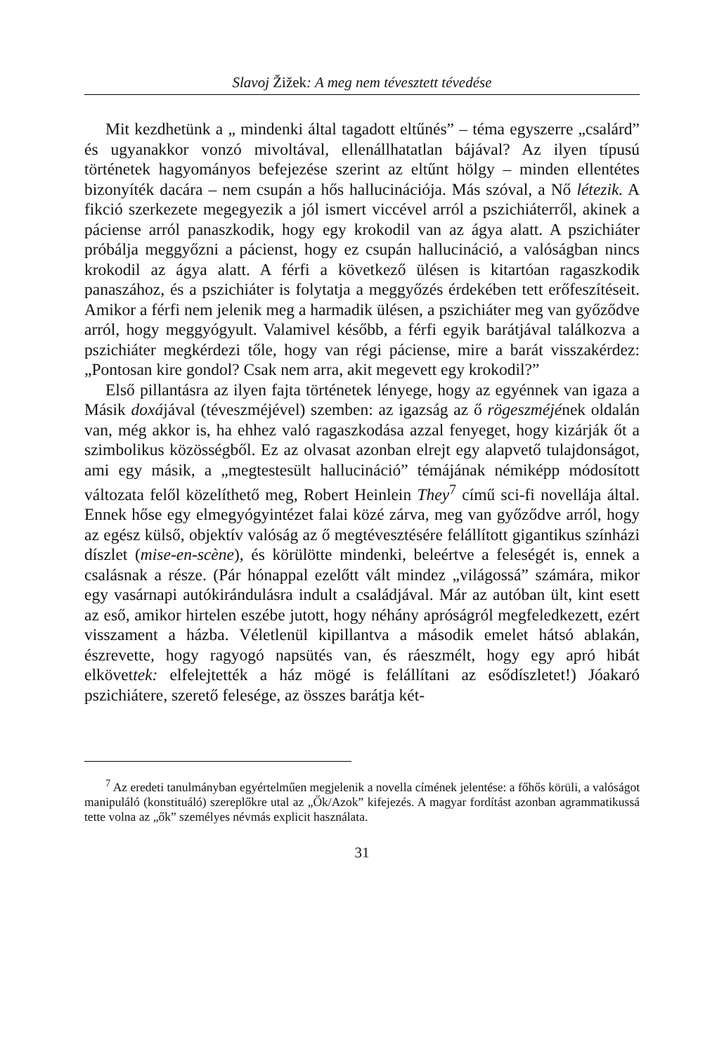Slavoj Žižek: A meg nem tévesztett tévedése
Mit kezdhetünk a „ mindenki által tagadott eltűnés” – téma egyszerre „csalárd” és ugyanakkor vonzó mivoltával, ellenállhatatlan bájával? Az ilyen típusú történetek hagyományos befejezése szerint az eltűnt hölgy – minden ellentétes bizonyíték dacára – nem csupán a hős hallucinációja. Más szóval, a Nő létezik. A fikció szerkezete megegyezik a jól ismert viccével arról a pszichiáterről, akinek a páciense arról panaszkodik, hogy egy krokodil van az ágya alatt. A pszichiáter próbálja meggyőzni a pácienst, hogy ez csupán hallucináció, a valóságban nincs krokodil az ágya alatt. A férfi a következő ülésen is kitartóan ragaszkodik panaszához, és a pszichiáter is folytatja a meggyőzés érdekében tett erőfeszítéseit. Amikor a férfi nem jelenik meg a harmadik ülésen, a pszichiáter meg van győződve arról, hogy meggyógyult. Valamivel később, a férfi egyik barátjával találkozva a pszichiáter megkérdezi tőle, hogy van régi páciense, mire a barát visszakérdez: „Pontosan kire gondol? Csak nem arra, akit megevett egy krokodil?”
Első pillantásra az ilyen fajta történetek lényege, hogy az egyénnek van igaza a Másik doxájával (téveszméjével) szemben: az igazság az ő rögeszméjének oldalán van, még akkor is, ha ehhez való ragaszkodása azzal fenyeget, hogy kizárják őt a szimbolikus közösségből. Ez az olvasat azonban elrejt egy alapvető tulajdonságot, ami egy másik, a „megtestesült hallucináció” témájának némiképp módosított változata felől közelíthető meg, Robert Heinlein They<sup>7</sup> című sci-fi novellája által. Ennek hőse egy elmegyógyintézet falai közé zárva, meg van győződve arról, hogy az egész külső, objektív valóság az ő megtévesztésére felállított gigantikus színházi díszlet (mise-en-scène), és körülötte mindenki, beleértve a feleségét is, ennek a csalásnak a része. (Pár hónappal ezelőtt vált mindez „világossá” számára, mikor egy vasárnapi autókirándulásra indult a családjával. Már az autóban ült, kint esett az eső, amikor hirtelen eszébe jutott, hogy néhány apróságról megfeledkezett, ezért visszament a házba. Véletlenül kipillantva a második emelet hátsó ablakán, észrevette, hogy ragyogó napsütés van, és ráeszmélt, hogy egy apró hibát elkövettek: elfelejtették a ház mögé is felállítani az esődíszletet!) Jóakaró pszichiátere, szerető felesége, az összes barátja két-
<sup>7</sup> Az eredeti tanulmányban egyértelműen megjelenik a novella címének jelentése: a főhős körüli, a valóságot manipuláló (konstituáló) szereplőkre utal az „Ők/Azok” kifejezés. A magyar fordítást azonban agrammatikussá tette volna az „ők” személyes névmás explicit használata.
31